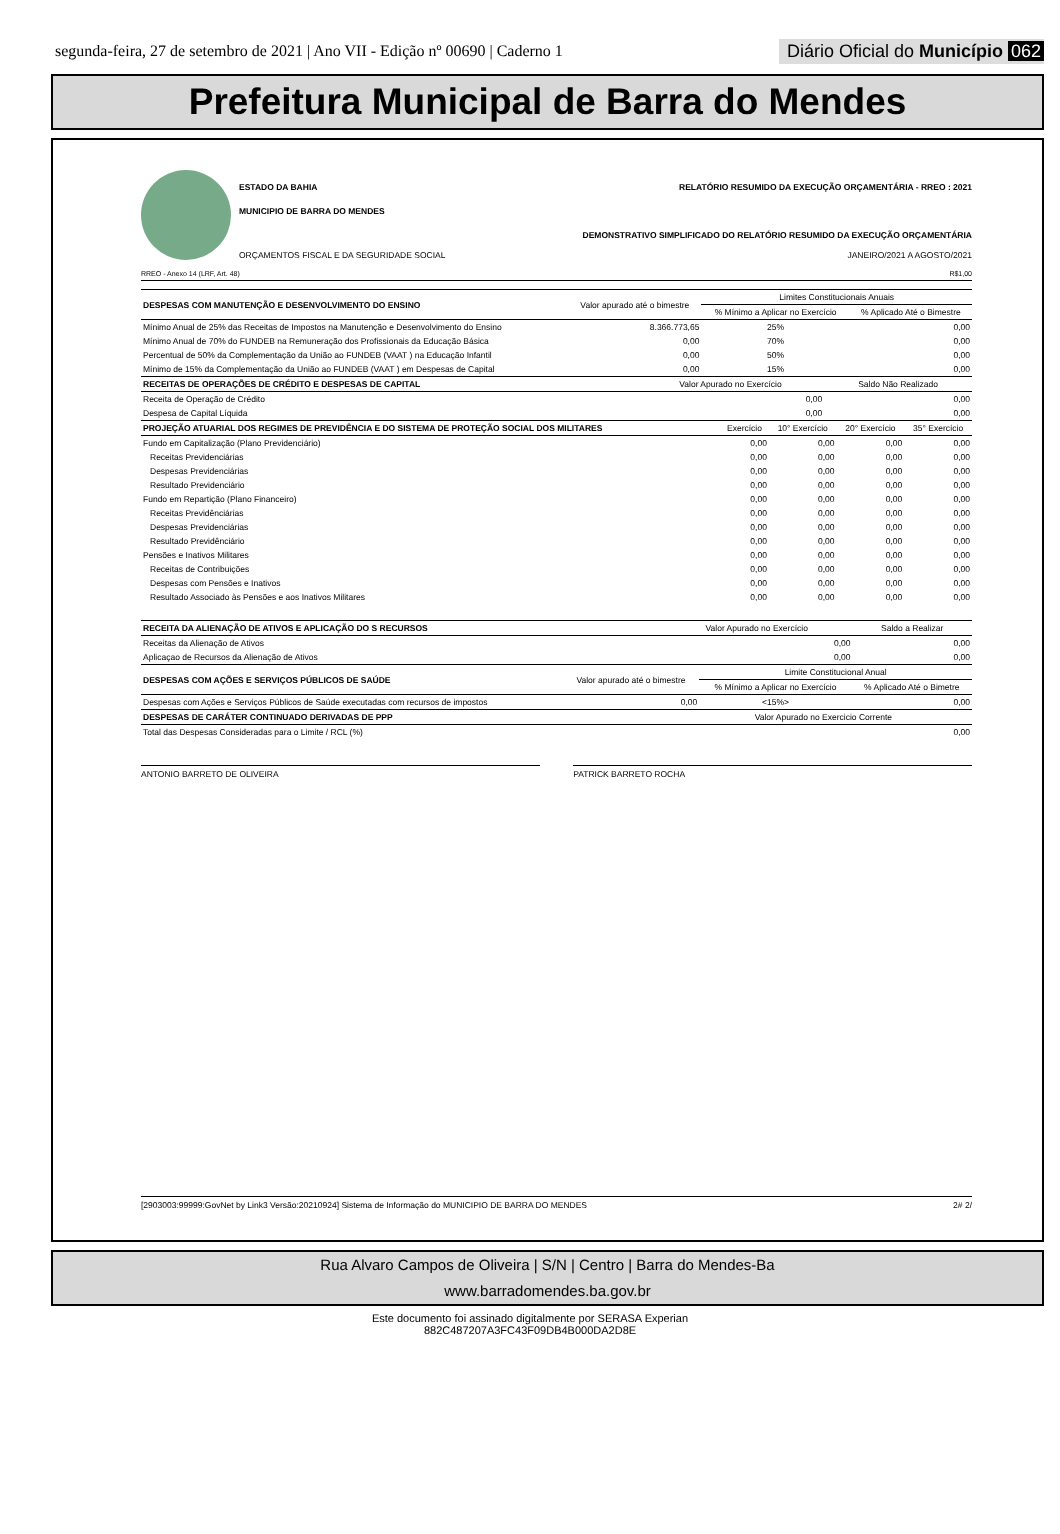segunda-feira, 27 de setembro de 2021 | Ano VII - Edição nº 00690 | Caderno 1
Diário Oficial do Município 062
Prefeitura Municipal de Barra do Mendes
ESTADO DA BAHIA RELATÓRIO RESUMIDO DA EXECUÇÃO ORÇAMENTÁRIA - RREO : 2021
MUNICIPIO DE BARRA DO MENDES
DEMONSTRATIVO SIMPLIFICADO DO RELATÓRIO RESUMIDO DA EXECUÇÃO ORÇAMENTÁRIA
ORÇAMENTOS FISCAL E DA SEGURIDADE SOCIAL JANEIRO/2021 A AGOSTO/2021
RREO - Anexo 14 (LRF, Art. 48) R$1,00
| DESPESAS COM MANUTENÇÃO E DESENVOLVIMENTO DO ENSINO | Valor apurado até o bimestre | Limites Constitucionais Anuais | |
| --- | --- | --- | --- |
| | | % Mínimo a Aplicar no Exercício | % Aplicado Até o Bimestre |
| Mínimo Anual de 25% das Receitas de Impostos na Manutenção e Desenvolvimento do Ensino | 8.366.773,65 | 25% | 0,00 |
| Mínimo Anual de 70% do FUNDEB na Remuneração dos Profissionais da Educação Básica | 0,00 | 70% | 0,00 |
| Percentual de 50% da Complementação da União ao FUNDEB (VAAT ) na Educação Infantil | 0,00 | 50% | 0,00 |
| Mínimo de 15% da Complementação da União ao FUNDEB (VAAT ) em Despesas de Capital | 0,00 | 15% | 0,00 |
| RECEITAS DE OPERAÇÕES DE CRÉDITO E DESPESAS DE CAPITAL | Valor Apurado no Exercício | Saldo Não Realizado |
| --- | --- | --- |
| Receita de Operação de Crédito | 0,00 | 0,00 |
| Despesa de Capital Líquida | 0,00 | 0,00 |
| PROJEÇÃO ATUARIAL DOS REGIMES DE PREVIDÊNCIA E DO SISTEMA DE PROTEÇÃO SOCIAL DOS MILITARES | Exercício | 10° Exercício | 20° Exercício | 35° Exercício |
| --- | --- | --- | --- | --- |
| Fundo em Capitalização (Plano Previdenciário) | 0,00 | 0,00 | 0,00 | 0,00 |
| Receitas Previdenciárias | 0,00 | 0,00 | 0,00 | 0,00 |
| Despesas Previdenciárias | 0,00 | 0,00 | 0,00 | 0,00 |
| Resultado Previdenciário | 0,00 | 0,00 | 0,00 | 0,00 |
| Fundo em Repartição (Plano Financeiro) | 0,00 | 0,00 | 0,00 | 0,00 |
| Receitas Previdênciárias | 0,00 | 0,00 | 0,00 | 0,00 |
| Despesas Previdenciárias | 0,00 | 0,00 | 0,00 | 0,00 |
| Resultado Previdênciário | 0,00 | 0,00 | 0,00 | 0,00 |
| Pensões e Inativos Militares | 0,00 | 0,00 | 0,00 | 0,00 |
| Receitas de Contribuições | 0,00 | 0,00 | 0,00 | 0,00 |
| Despesas com Pensões e Inativos | 0,00 | 0,00 | 0,00 | 0,00 |
| Resultado Associado às Pensões e aos Inativos Militares | 0,00 | 0,00 | 0,00 | 0,00 |
| RECEITA DA ALIENAÇÃO DE ATIVOS E APLICAÇÃO DO S RECURSOS | Valor Apurado no Exercício | Saldo a Realizar |
| --- | --- | --- |
| Receitas da Alienação de Ativos | 0,00 | 0,00 |
| Aplicaçao de Recursos da Alienação de Ativos | 0,00 | 0,00 |
| DESPESAS COM AÇÕES E SERVIÇOS PÚBLICOS DE SAÚDE | Valor apurado até o bimestre | Limite Constitucional Anual | |
| --- | --- | --- | --- |
| | | % Mínimo a Aplicar no Exercício | % Aplicado Até o Bimetre |
| Despesas com Ações e Serviços Públicos de Saúde executadas com recursos de impostos | 0,00 | <15%> | 0,00 |
| DESPESAS DE CARÁTER CONTINUADO DERIVADAS DE PPP | Valor Apurado no Exercicio Corrente |
| --- | --- |
| Total das Despesas Consideradas para o Limite / RCL (%) | 0,00 |
ANTONIO BARRETO DE OLIVEIRA PATRICK BARRETO ROCHA
[2903003:99999:GovNet by Link3 Versão:20210924] Sistema de Informação do MUNICIPIO DE BARRA DO MENDES 2# 2/
Rua Alvaro Campos de Oliveira | S/N | Centro | Barra do Mendes-Ba
www.barradomendes.ba.gov.br
Este documento foi assinado digitalmente por SERASA Experian
882C487207A3FC43F09DB4B000DA2D8E